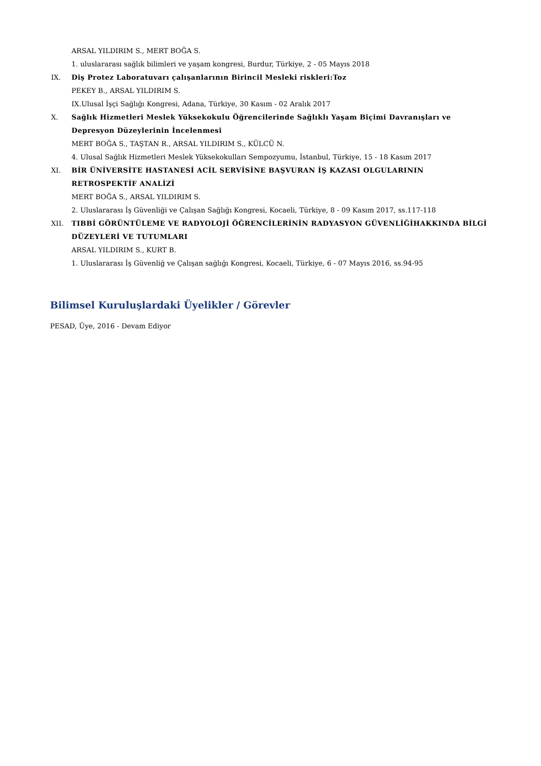ARSAL YILDIRIM S., MERT BOĞA S.
1. uluslararası sağlık bilimleri ve yaşam kongresi, Burdur, Türkiye, 2 - 05 Mayıs 2018
IX. Diş Protez Laboratuvarı çalışanlarının Birincil Mesleki riskleri:Toz
PEKEY B., ARSAL YILDIRIM S.
IX.Ulusal İşçi Sağlığı Kongresi, Adana, Türkiye, 30 Kasım - 02 Aralık 2017
X.
Sağlık Hizmetleri Meslek Yüksekokulu Öğrencilerinde Sağlıklı Yaşam Biçimi Davranışları ve Depresyon Düzeylerinin İncelenmesi
MERT BOĞA S., TAŞTAN R., ARSAL YILDIRIM S., KÜLCÜ N.
4. Ulusal Sağlık Hizmetleri Meslek Yüksekokulları Sempozyumu, İstanbul, Türkiye, 15 - 18 Kasım 2017
XI.
BİR ÜNİVERSİTE HASTANESİ ACİL SERVİSİNE BAŞVURAN İŞ KAZASI OLGULARININ RETROSPEKTİF ANALİZİ
MERT BOĞA S., ARSAL YILDIRIM S.
2. Uluslararası İş Güvenliği ve Çalışan Sağlığı Kongresi, Kocaeli, Türkiye, 8 - 09 Kasım 2017, ss.117-118
XII.
TIBBİ GÖRÜNTÜLEME VE RADYOLOJİ ÖĞRENCİLERİNİN RADYASYON GÜVENLİĞİHAKKINDA BİLGİ DÜZEYLERİ VE TUTUMLARI
ARSAL YILDIRIM S., KURT B.
1. Uluslararası İş Güvenliğ ve Çalışan sağlığı Kongresi, Kocaeli, Türkiye, 6 - 07 Mayıs 2016, ss.94-95
Bilimsel Kuruluşlardaki Üyelikler / Görevler
PESAD, Üye, 2016 - Devam Ediyor